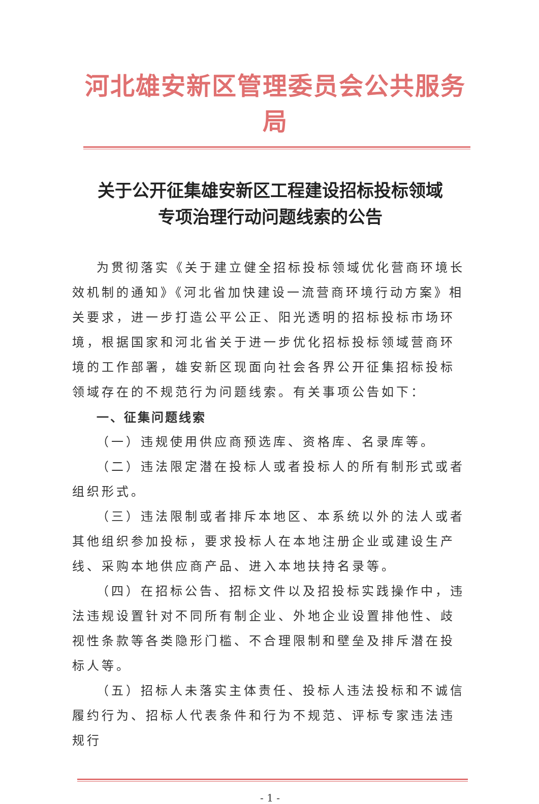河北雄安新区管理委员会公共服务局
关于公开征集雄安新区工程建设招标投标领域
专项治理行动问题线索的公告
为贯彻落实《关于建立健全招标投标领域优化营商环境长效机制的通知》《河北省加快建设一流营商环境行动方案》相关要求，进一步打造公平公正、阳光透明的招标投标市场环境，根据国家和河北省关于进一步优化招标投标领域营商环境的工作部署，雄安新区现面向社会各界公开征集招标投标领域存在的不规范行为问题线索。有关事项公告如下：
一、征集问题线索
（一）违规使用供应商预选库、资格库、名录库等。
（二）违法限定潜在投标人或者投标人的所有制形式或者组织形式。
（三）违法限制或者排斥本地区、本系统以外的法人或者其他组织参加投标，要求投标人在本地注册企业或建设生产线、采购本地供应商产品、进入本地扶持名录等。
（四）在招标公告、招标文件以及招投标实践操作中，违法违规设置针对不同所有制企业、外地企业设置排他性、歧视性条款等各类隐形门槛、不合理限制和壁垒及排斥潜在投标人等。
（五）招标人未落实主体责任、投标人违法投标和不诚信履约行为、招标人代表条件和行为不规范、评标专家违法违规行
- 1 -